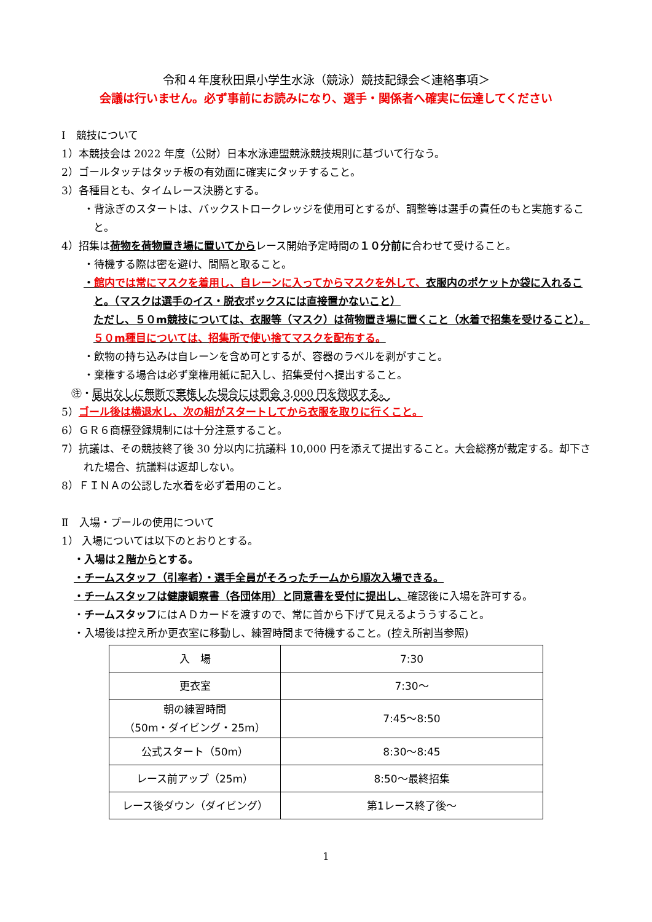令和４年度秋田県小学生水泳（競泳）競技記録会＜連絡事項＞
会議は行いません。必ず事前にお読みになり、選手・関係者へ確実に伝達してください
Ⅰ　競技について
1）本競技会は 2022 年度（公財）日本水泳連盟競泳競技規則に基づいて行なう。
2）ゴールタッチはタッチ板の有効面に確実にタッチすること。
3）各種目とも、タイムレース決勝とする。
・背泳ぎのスタートは、バックストロークレッジを使用可とするが、調整等は選手の責任のもと実施すること。
4）招集は荷物を荷物置き場に置いてからレース開始予定時間の１０分前に合わせて受けること。
・待機する際は密を避け、間隔と取ること。
・館内では常にマスクを着用し、自レーンに入ってからマスクを外して、衣服内のポケットか袋に入れること。（マスクは選手のイス・脱衣ボックスには直接置かないこと）
ただし、５０m競技については、衣服等（マスク）は荷物置き場に置くこと（水着で招集を受けること）。５０m種目については、招集所で使い捨てマスクを配布する。
・飲物の持ち込みは自レーンを含め可とするが、容器のラベルを剥がすこと。
・棄権する場合は必ず棄権用紙に記入し、招集受付へ提出すること。
㊟・届出なしに無断で棄権した場合には罰金 3,000 円を徴収する。
5）ゴール後は横退水し、次の組がスタートしてから衣服を取りに行くこと。
6）ＧＲ６商標登録規制には十分注意すること。
7）抗議は、その競技終了後 30 分以内に抗議料 10,000 円を添えて提出すること。大会総務が裁定する。却下された場合、抗議料は返却しない。
8）ＦＩＮＡの公認した水着を必ず着用のこと。
Ⅱ　入場・プールの使用について
1） 入場については以下のとおりとする。
・入場は２階からとする。
・チームスタッフ（引率者）・選手全員がそろったチームから順次入場できる。
・チームスタッフは健康観察書（各団体用）と同意書を受付に提出し、確認後に入場を許可する。
・チームスタッフにはＡＤカードを渡すので、常に首から下げて見えるよううすること。
・入場後は控え所か更衣室に移動し、練習時間まで待機すること。(控え所割当参照)
| 入 場 | 7:30 |
| 更衣室 | 7:30～ |
| 朝の練習時間 （50m・ダイビング・25m） | 7:45～8:50 |
| 公式スタート（50m） | 8:30～8:45 |
| レース前アップ（25m） | 8:50～最終招集 |
| レース後ダウン（ダイビング） | 第1レース終了後～ |
1